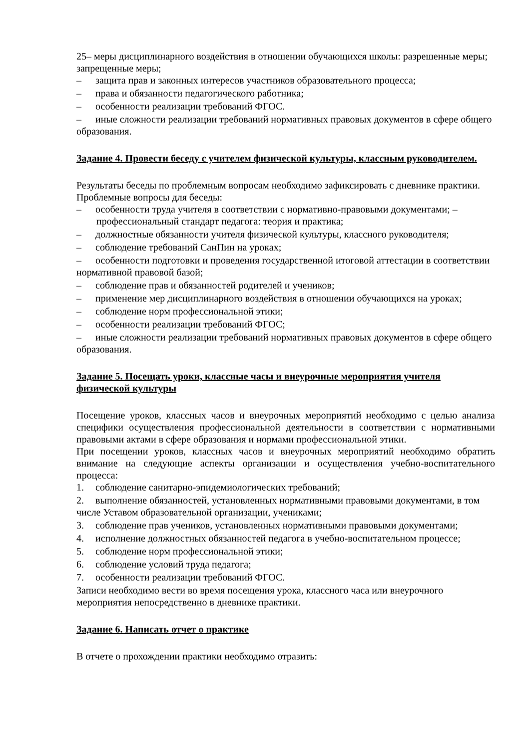25– меры дисциплинарного воздействия в отношении обучающихся школы: разрешенные меры; запрещенные меры;
– защита прав и законных интересов участников образовательного процесса;
– права и обязанности педагогического работника;
– особенности реализации требований ФГОС.
– иные сложности реализации требований нормативных правовых документов в сфере общего образования.
Задание 4. Провести беседу с учителем физической культуры, классным руководителем.
Результаты беседы по проблемным вопросам необходимо зафиксировать с дневнике практики.
Проблемные вопросы для беседы:
– особенности труда учителя в соответствии с нормативно-правовыми документами; – профессиональный стандарт педагога: теория и практика;
– должностные обязанности учителя физической культуры, классного руководителя;
– соблюдение требований СанПин на уроках;
– особенности подготовки и проведения государственной итоговой аттестации в соответствии нормативной правовой базой;
– соблюдение прав и обязанностей родителей и учеников;
– применение мер дисциплинарного воздействия в отношении обучающихся на уроках;
– соблюдение норм профессиональной этики;
– особенности реализации требований ФГОС;
– иные сложности реализации требований нормативных правовых документов в сфере общего образования.
Задание 5. Посещать уроки, классные часы и внеурочные мероприятия учителя физической культуры
Посещение уроков, классных часов и внеурочных мероприятий необходимо с целью анализа специфики осуществления профессиональной деятельности в соответствии с нормативными правовыми актами в сфере образования и нормами профессиональной этики.
При посещении уроков, классных часов и внеурочных мероприятий необходимо обратить внимание на следующие аспекты организации и осуществления учебно-воспитательного процесса:
1. соблюдение санитарно-эпидемиологических требований;
2. выполнение обязанностей, установленных нормативными правовыми документами, в том числе Уставом образовательной организации, учениками;
3. соблюдение прав учеников, установленных нормативными правовыми документами;
4. исполнение должностных обязанностей педагога в учебно-воспитательном процессе;
5. соблюдение норм профессиональной этики;
6. соблюдение условий труда педагога;
7. особенности реализации требований ФГОС.
Записи необходимо вести во время посещения урока, классного часа или внеурочного мероприятия непосредственно в дневнике практики.
Задание 6. Написать отчет о практике
В отчете о прохождении практики необходимо отразить: